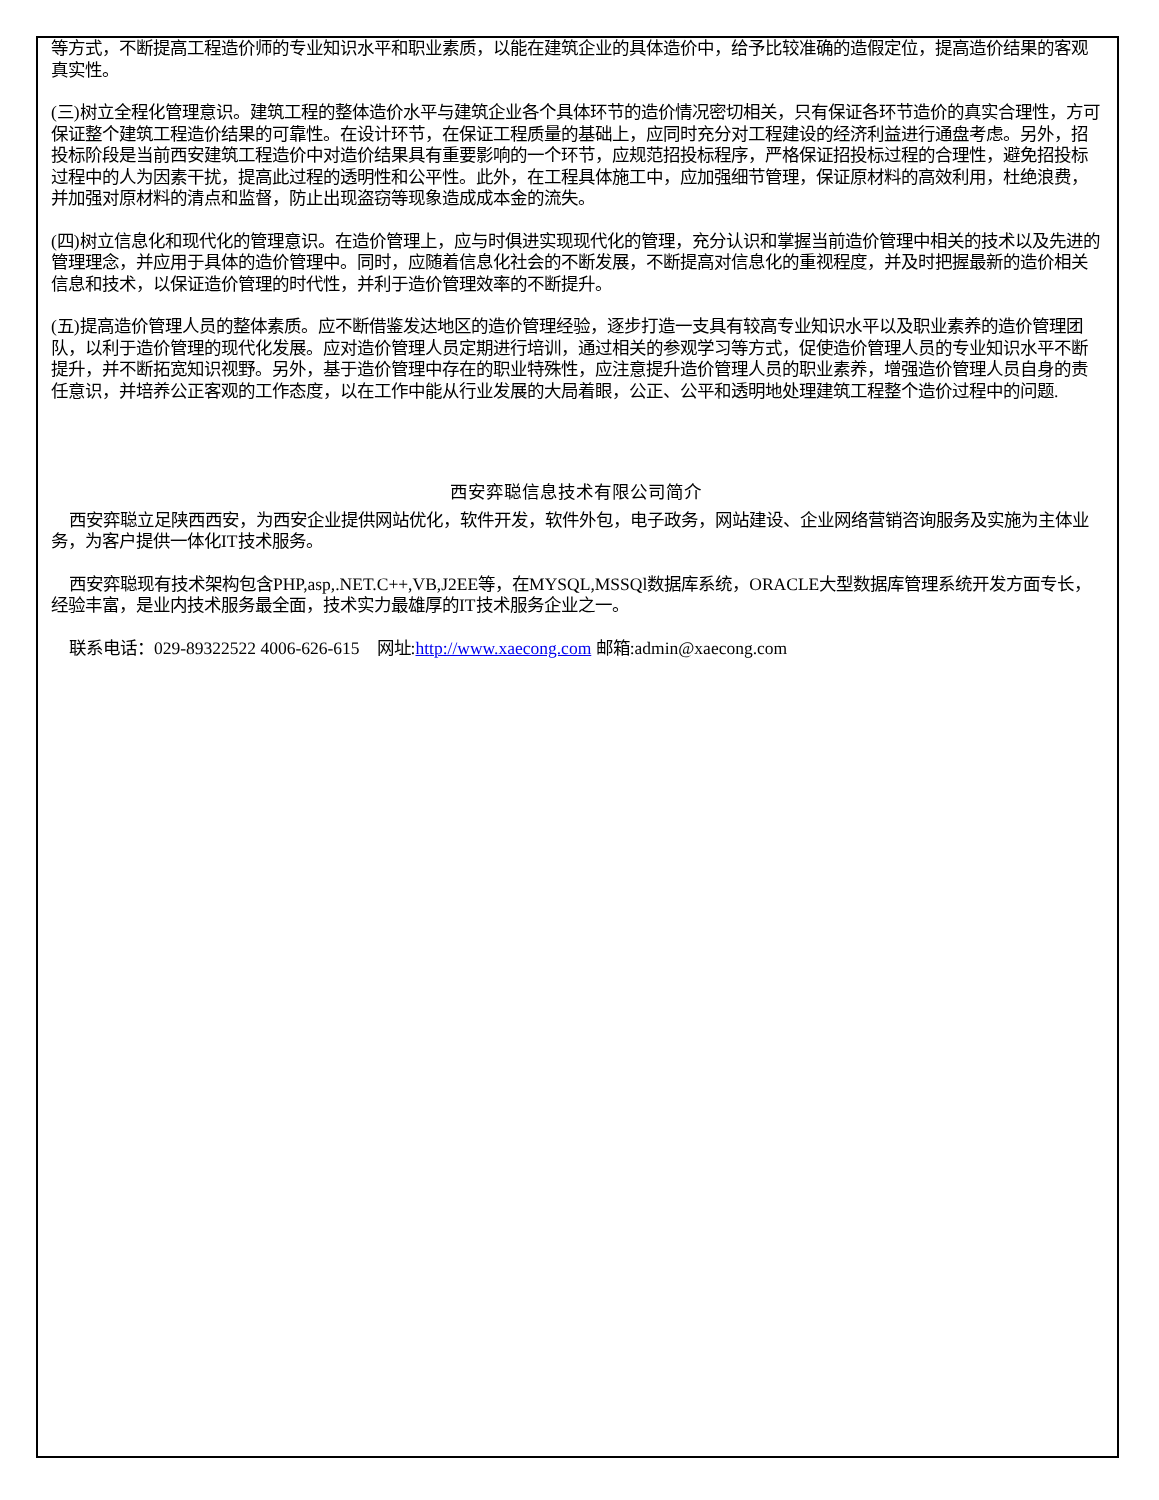等方式，不断提高工程造价师的专业知识水平和职业素质，以能在建筑企业的具体造价中，给予比较准确的造假定位，提高造价结果的客观真实性。
(三)树立全程化管理意识。建筑工程的整体造价水平与建筑企业各个具体环节的造价情况密切相关，只有保证各环节造价的真实合理性，方可保证整个建筑工程造价结果的可靠性。在设计环节，在保证工程质量的基础上，应同时充分对工程建设的经济利益进行通盘考虑。另外，招投标阶段是当前西安建筑工程造价中对造价结果具有重要影响的一个环节，应规范招投标程序，严格保证招投标过程的合理性，避免招投标过程中的人为因素干扰，提高此过程的透明性和公平性。此外，在工程具体施工中，应加强细节管理，保证原材料的高效利用，杜绝浪费，并加强对原材料的清点和监督，防止出现盗窃等现象造成成本金的流失。
(四)树立信息化和现代化的管理意识。在造价管理上，应与时俱进实现现代化的管理，充分认识和掌握当前造价管理中相关的技术以及先进的管理理念，并应用于具体的造价管理中。同时，应随着信息化社会的不断发展，不断提高对信息化的重视程度，并及时把握最新的造价相关信息和技术，以保证造价管理的时代性，并利于造价管理效率的不断提升。
(五)提高造价管理人员的整体素质。应不断借鉴发达地区的造价管理经验，逐步打造一支具有较高专业知识水平以及职业素养的造价管理团队，以利于造价管理的现代化发展。应对造价管理人员定期进行培训，通过相关的参观学习等方式，促使造价管理人员的专业知识水平不断提升，并不断拓宽知识视野。另外，基于造价管理中存在的职业特殊性，应注意提升造价管理人员的职业素养，增强造价管理人员自身的责任意识，并培养公正客观的工作态度，以在工作中能从行业发展的大局着眼，公正、公平和透明地处理建筑工程整个造价过程中的问题.
西安弈聪信息技术有限公司简介
西安弈聪立足陕西西安，为西安企业提供网站优化，软件开发，软件外包，电子政务，网站建设、企业网络营销咨询服务及实施为主体业务，为客户提供一体化IT技术服务。
西安弈聪现有技术架构包含PHP,asp,.NET.C++,VB,J2EE等，在MYSQL,MSSQl数据库系统，ORACLE大型数据库管理系统开发方面专长，经验丰富，是业内技术服务最全面，技术实力最雄厚的IT技术服务企业之一。
联系电话：029-89322522 4006-626-615　网址:http://www.xaecong.com 邮箱:admin@xaecong.com